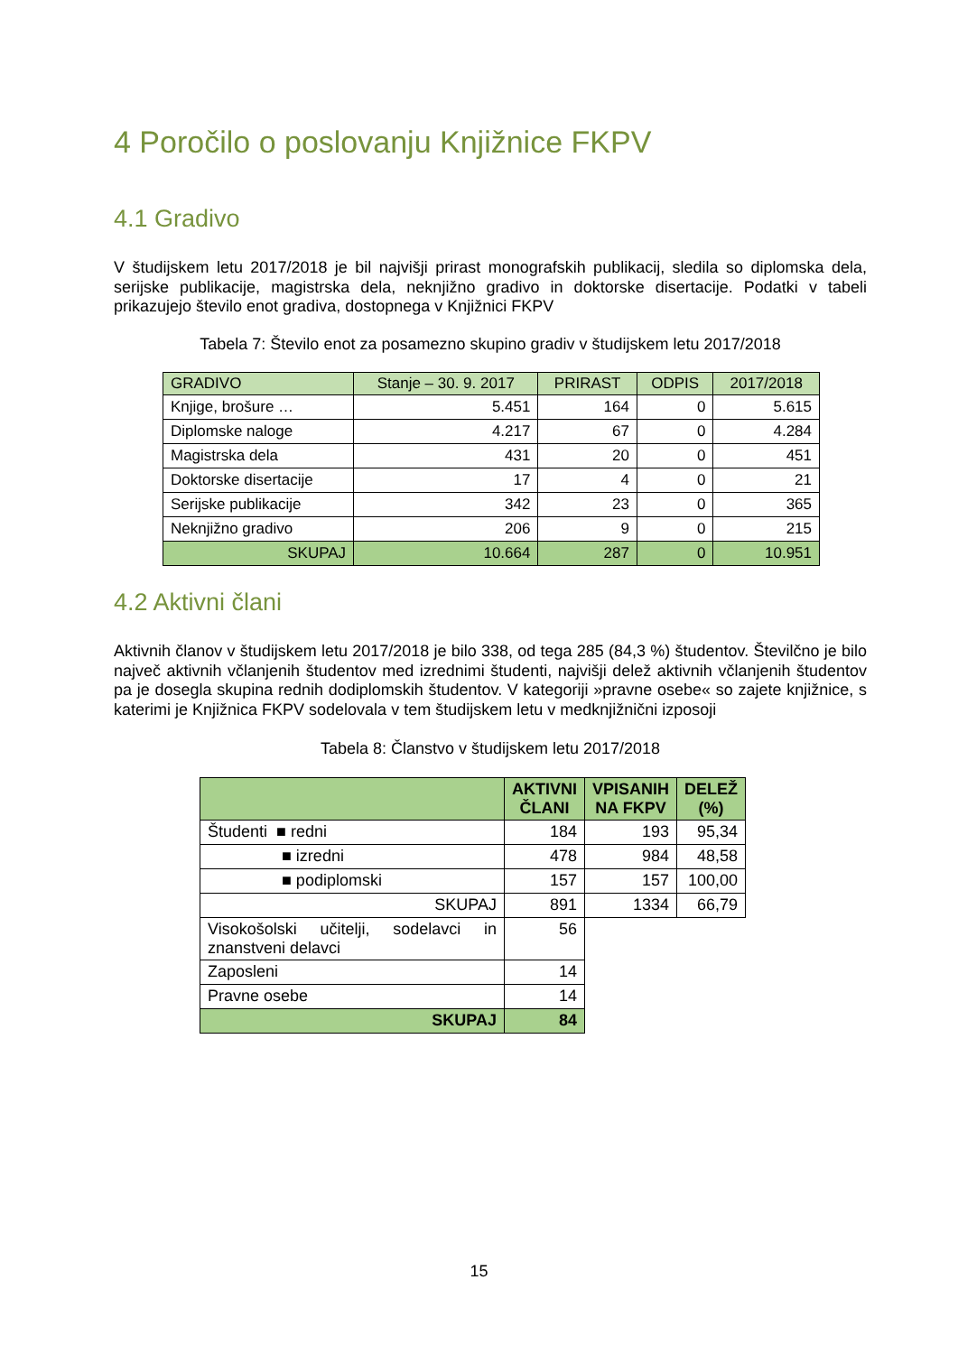4 Poročilo o poslovanju Knjižnice FKPV
4.1 Gradivo
V študijskem letu 2017/2018 je bil najvišji prirast monografskih publikacij, sledila so diplomska dela, serijske publikacije, magistrska dela, neknjižno gradivo in doktorske disertacije. Podatki v tabeli prikazujejo število enot gradiva, dostopnega v Knjižnici FKPV
Tabela 7: Število enot za posamezno skupino gradiv v študijskem letu 2017/2018
| GRADIVO | Stanje – 30. 9. 2017 | PRIRAST | ODPIS | 2017/2018 |
| --- | --- | --- | --- | --- |
| Knjige, brošure … | 5.451 | 164 | 0 | 5.615 |
| Diplomske naloge | 4.217 | 67 | 0 | 4.284 |
| Magistrska dela | 431 | 20 | 0 | 451 |
| Doktorske disertacije | 17 | 4 | 0 | 21 |
| Serijske publikacije | 342 | 23 | 0 | 365 |
| Neknjižno gradivo | 206 | 9 | 0 | 215 |
| SKUPAJ | 10.664 | 287 | 0 | 10.951 |
4.2 Aktivni člani
Aktivnih članov v študijskem letu 2017/2018 je bilo 338, od tega 285 (84,3 %) študentov. Številčno je bilo največ aktivnih včlanjenih študentov med izrednimi študenti, najvišji delež aktivnih včlanjenih študentov pa je dosegla skupina rednih dodiplomskih študentov. V kategoriji »pravne osebe« so zajete knjižnice, s katerimi je Knjižnica FKPV sodelovala v tem študijskem letu v medknjižnični izposoji
Tabela 8: Članstvo v študijskem letu 2017/2018
| | AKTIVNI ČLANI | VPISANIH NA FKPV | DELEŽ (%) |
| --- | --- | --- | --- |
| Študenti ■ redni | 184 | 193 | 95,34 |
| ■ izredni | 478 | 984 | 48,58 |
| ■ podiplomski | 157 | 157 | 100,00 |
| SKUPAJ | 891 | 1334 | 66,79 |
| Visokošolski učitelji, sodelavci in znanstveni delavci | 56 | | |
| Zaposleni | 14 | | |
| Pravne osebe | 14 | | |
| SKUPAJ | 84 | | |
15